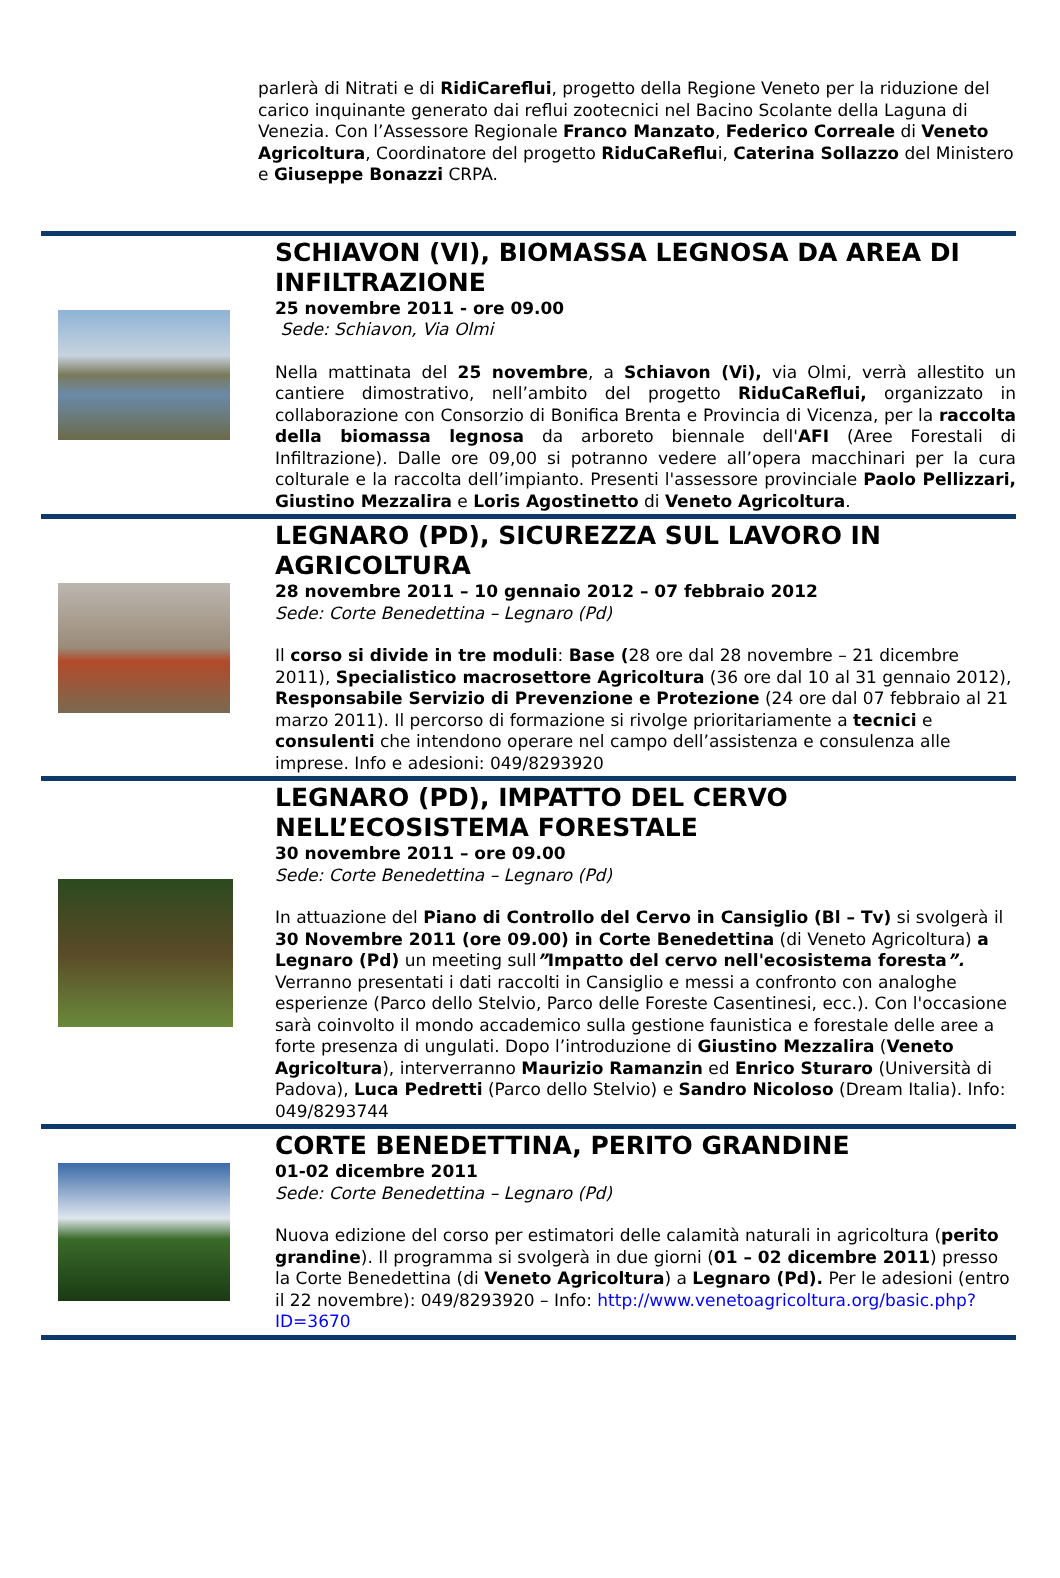parlerà di Nitrati e di RidiCareflui, progetto della Regione Veneto per la riduzione del carico inquinante generato dai reflui zootecnici nel Bacino Scolante della Laguna di Venezia. Con l’Assessore Regionale Franco Manzato, Federico Correale di Veneto Agricoltura, Coordinatore del progetto RiduCaReflui, Caterina Sollazzo del Ministero e Giuseppe Bonazzi CRPA.
SCHIAVON (VI), BIOMASSA LEGNOSA DA AREA DI INFILTRAZIONE
25 novembre 2011 - ore 09.00
Sede: Schiavon, Via Olmi
Nella mattinata del 25 novembre, a Schiavon (Vi), via Olmi, verrà allestito un cantiere dimostrativo, nell’ambito del progetto RiduCaReflui, organizzato in collaborazione con Consorzio di Bonifica Brenta e Provincia di Vicenza, per la raccolta della biomassa legnosa da arboreto biennale dell'AFI (Aree Forestali di Infiltrazione). Dalle ore 09,00 si potranno vedere all’opera macchinari per la cura colturale e la raccolta dell’impianto. Presenti l'assessore provinciale Paolo Pellizzari, Giustino Mezzalira e Loris Agostinetto di Veneto Agricoltura.
LEGNARO (PD), SICUREZZA SUL LAVORO IN AGRICOLTURA
28 novembre 2011 – 10 gennaio 2012 – 07 febbraio 2012
Sede: Corte Benedettina – Legnaro (Pd)
Il corso si divide in tre moduli: Base (28 ore dal 28 novembre – 21 dicembre 2011), Specialistico macrosettore Agricoltura (36 ore dal 10 al 31 gennaio 2012), Responsabile Servizio di Prevenzione e Protezione (24 ore dal 07 febbraio al 21 marzo 2011). Il percorso di formazione si rivolge prioritariamente a tecnici e consulenti che intendono operare nel campo dell’assistenza e consulenza alle imprese. Info e adesioni: 049/8293920
LEGNARO (PD), IMPATTO DEL CERVO NELL’ECOSISTEMA FORESTALE
30 novembre 2011 – ore 09.00
Sede: Corte Benedettina – Legnaro (Pd)
In attuazione del Piano di Controllo del Cervo in Cansiglio (Bl – Tv) si svolgerà il 30 Novembre 2011 (ore 09.00) in Corte Benedettina (di Veneto Agricoltura) a Legnaro (Pd) un meeting sull”Impatto del cervo nell'ecosistema foresta”. Verranno presentati i dati raccolti in Cansiglio e messi a confronto con analoghe esperienze (Parco dello Stelvio, Parco delle Foreste Casentinesi, ecc.). Con l'occasione sarà coinvolto il mondo accademico sulla gestione faunistica e forestale delle aree a forte presenza di ungulati. Dopo l’introduzione di Giustino Mezzalira (Veneto Agricoltura), interverranno Maurizio Ramanzin ed Enrico Sturaro (Università di Padova), Luca Pedretti (Parco dello Stelvio) e Sandro Nicoloso (Dream Italia). Info: 049/8293744
CORTE BENEDETTINA, PERITO GRANDINE
01-02 dicembre 2011
Sede: Corte Benedettina – Legnaro (Pd)
Nuova edizione del corso per estimatori delle calamità naturali in agricoltura (perito grandine). Il programma si svolgerà in due giorni (01 – 02 dicembre 2011) presso la Corte Benedettina (di Veneto Agricoltura) a Legnaro (Pd). Per le adesioni (entro il 22 novembre): 049/8293920 – Info: http://www.venetoagricoltura.org/basic.php?ID=3670